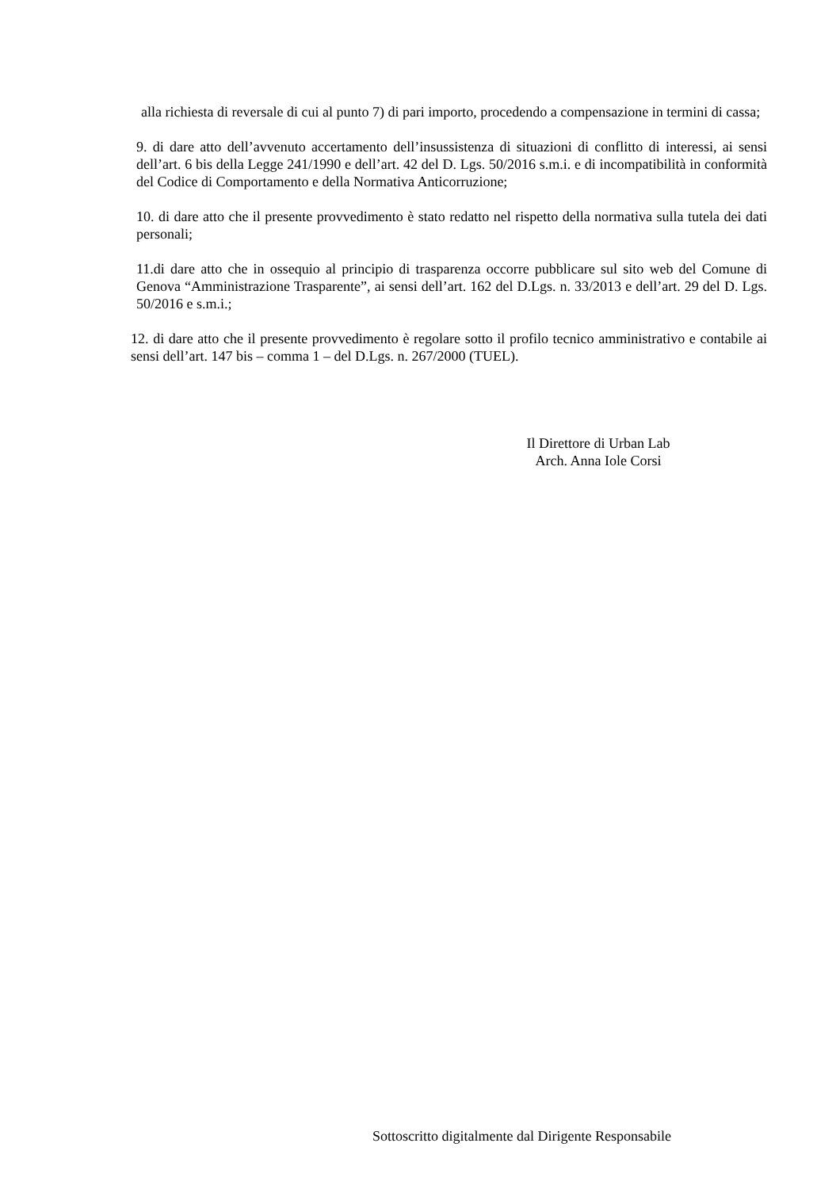alla richiesta di reversale di cui al punto 7) di pari importo, procedendo a compensazione in termini di cassa;
9. di dare atto dell’avvenuto accertamento dell’insussistenza di situazioni di conflitto di interessi, ai sensi dell’art. 6 bis della Legge 241/1990 e dell’art. 42 del D. Lgs. 50/2016 s.m.i. e di incompatibilità in conformità del Codice di Comportamento e della Normativa Anticorruzione;
10. di dare atto che il presente provvedimento è stato redatto nel rispetto della normativa sulla tutela dei dati personali;
11.di dare atto che in ossequio al principio di trasparenza occorre pubblicare sul sito web del Comune di Genova “Amministrazione Trasparente”, ai sensi dell’art. 162 del D.Lgs. n. 33/2013 e dell’art. 29 del D. Lgs. 50/2016 e s.m.i.;
12. di dare atto che il presente provvedimento è regolare sotto il profilo tecnico amministrativo e contabile ai sensi dell’art. 147 bis – comma 1 – del D.Lgs. n. 267/2000 (TUEL).
Il Direttore di Urban Lab
Arch. Anna Iole Corsi
Sottoscritto digitalmente dal Dirigente Responsabile